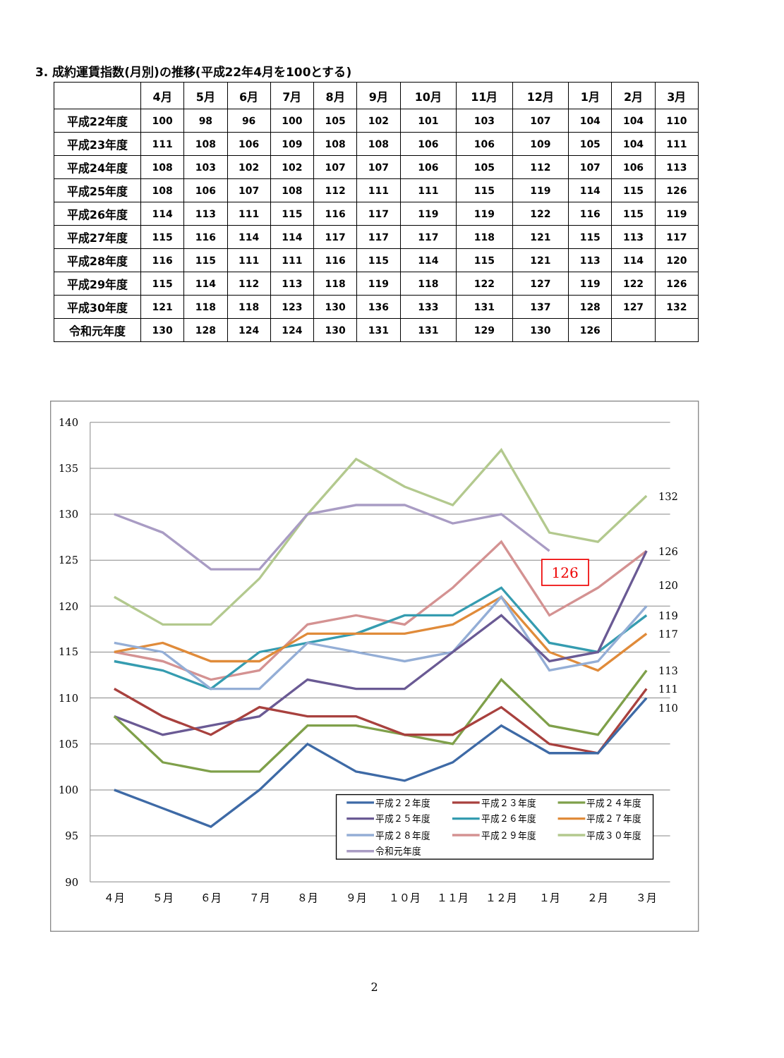3. 成約運賃指数(月別)の推移(平成22年4月を100とする)
| | 4月 | 5月 | 6月 | 7月 | 8月 | 9月 | 10月 | 11月 | 12月 | 1月 | 2月 | 3月 |
| --- | --- | --- | --- | --- | --- | --- | --- | --- | --- | --- | --- | --- |
| 平成22年度 | 100 | 98 | 96 | 100 | 105 | 102 | 101 | 103 | 107 | 104 | 104 | 110 |
| 平成23年度 | 111 | 108 | 106 | 109 | 108 | 108 | 106 | 106 | 109 | 105 | 104 | 111 |
| 平成24年度 | 108 | 103 | 102 | 102 | 107 | 107 | 106 | 105 | 112 | 107 | 106 | 113 |
| 平成25年度 | 108 | 106 | 107 | 108 | 112 | 111 | 111 | 115 | 119 | 114 | 115 | 126 |
| 平成26年度 | 114 | 113 | 111 | 115 | 116 | 117 | 119 | 119 | 122 | 116 | 115 | 119 |
| 平成27年度 | 115 | 116 | 114 | 114 | 117 | 117 | 117 | 118 | 121 | 115 | 113 | 117 |
| 平成28年度 | 116 | 115 | 111 | 111 | 116 | 115 | 114 | 115 | 121 | 113 | 114 | 120 |
| 平成29年度 | 115 | 114 | 112 | 113 | 118 | 119 | 118 | 122 | 127 | 119 | 122 | 126 |
| 平成30年度 | 121 | 118 | 118 | 123 | 130 | 136 | 133 | 131 | 137 | 128 | 127 | 132 |
| 令和元年度 | 130 | 128 | 124 | 124 | 130 | 131 | 131 | 129 | 130 | 126 | | |
140
135
130
125
120
115
110
105
100
95
90
４月
５月
６月
７月
８月
９月
１０月
１１月
１２月
１月
２月
３月
132
126
120
119
117
113
111
110
126
平成２２年度
平成２３年度
平成２４年度
平成２５年度
平成２６年度
平成２７年度
平成２８年度
平成２９年度
平成３０年度
令和元年度
2